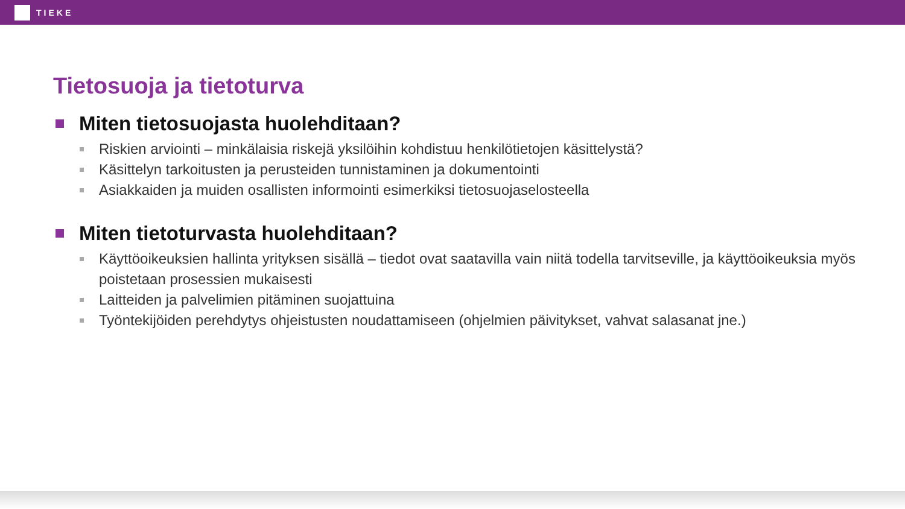TIEKE
Tietosuoja ja tietoturva
Miten tietosuojasta huolehditaan?
Riskien arviointi – minkälaisia riskejä yksilöihin kohdistuu henkilötietojen käsittelystä?
Käsittelyn tarkoitusten ja perusteiden tunnistaminen ja dokumentointi
Asiakkaiden ja muiden osallisten informointi esimerkiksi tietosuojaselosteella
Miten tietoturvasta huolehditaan?
Käyttöoikeuksien hallinta yrityksen sisällä – tiedot ovat saatavilla vain niitä todella tarvitseville, ja käyttöoikeuksia myös poistetaan prosessien mukaisesti
Laitteiden ja palvelimien pitäminen suojattuina
Työntekijöiden perehdytys ohjeistusten noudattamiseen (ohjelmien päivitykset, vahvat salasanat jne.)